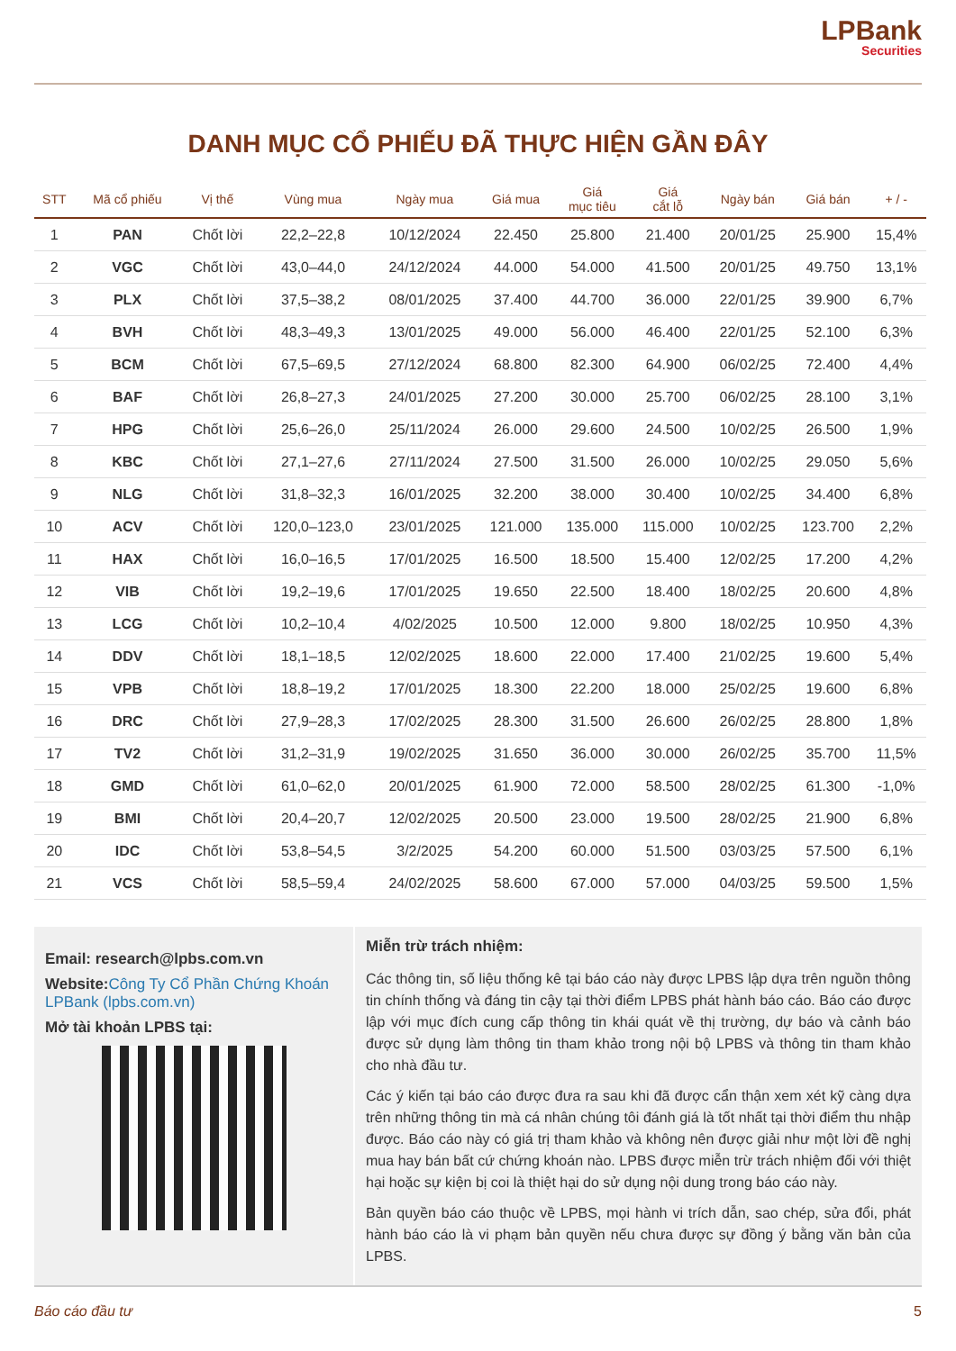LPBank Securities
DANH MỤC CỔ PHIẾU ĐÃ THỰC HIỆN GẦN ĐÂY
| STT | Mã cổ phiếu | Vị thế | Vùng mua | Ngày mua | Giá mua | Giá mục tiêu | Giá cắt lỗ | Ngày bán | Giá bán | + / - |
| --- | --- | --- | --- | --- | --- | --- | --- | --- | --- | --- |
| 1 | PAN | Chốt lời | 22,2–22,8 | 10/12/2024 | 22.450 | 25.800 | 21.400 | 20/01/25 | 25.900 | 15,4% |
| 2 | VGC | Chốt lời | 43,0–44,0 | 24/12/2024 | 44.000 | 54.000 | 41.500 | 20/01/25 | 49.750 | 13,1% |
| 3 | PLX | Chốt lời | 37,5–38,2 | 08/01/2025 | 37.400 | 44.700 | 36.000 | 22/01/25 | 39.900 | 6,7% |
| 4 | BVH | Chốt lời | 48,3–49,3 | 13/01/2025 | 49.000 | 56.000 | 46.400 | 22/01/25 | 52.100 | 6,3% |
| 5 | BCM | Chốt lời | 67,5–69,5 | 27/12/2024 | 68.800 | 82.300 | 64.900 | 06/02/25 | 72.400 | 4,4% |
| 6 | BAF | Chốt lời | 26,8–27,3 | 24/01/2025 | 27.200 | 30.000 | 25.700 | 06/02/25 | 28.100 | 3,1% |
| 7 | HPG | Chốt lời | 25,6–26,0 | 25/11/2024 | 26.000 | 29.600 | 24.500 | 10/02/25 | 26.500 | 1,9% |
| 8 | KBC | Chốt lời | 27,1–27,6 | 27/11/2024 | 27.500 | 31.500 | 26.000 | 10/02/25 | 29.050 | 5,6% |
| 9 | NLG | Chốt lời | 31,8–32,3 | 16/01/2025 | 32.200 | 38.000 | 30.400 | 10/02/25 | 34.400 | 6,8% |
| 10 | ACV | Chốt lời | 120,0–123,0 | 23/01/2025 | 121.000 | 135.000 | 115.000 | 10/02/25 | 123.700 | 2,2% |
| 11 | HAX | Chốt lời | 16,0–16,5 | 17/01/2025 | 16.500 | 18.500 | 15.400 | 12/02/25 | 17.200 | 4,2% |
| 12 | VIB | Chốt lời | 19,2–19,6 | 17/01/2025 | 19.650 | 22.500 | 18.400 | 18/02/25 | 20.600 | 4,8% |
| 13 | LCG | Chốt lời | 10,2–10,4 | 4/02/2025 | 10.500 | 12.000 | 9.800 | 18/02/25 | 10.950 | 4,3% |
| 14 | DDV | Chốt lời | 18,1–18,5 | 12/02/2025 | 18.600 | 22.000 | 17.400 | 21/02/25 | 19.600 | 5,4% |
| 15 | VPB | Chốt lời | 18,8–19,2 | 17/01/2025 | 18.300 | 22.200 | 18.000 | 25/02/25 | 19.600 | 6,8% |
| 16 | DRC | Chốt lời | 27,9–28,3 | 17/02/2025 | 28.300 | 31.500 | 26.600 | 26/02/25 | 28.800 | 1,8% |
| 17 | TV2 | Chốt lời | 31,2–31,9 | 19/02/2025 | 31.650 | 36.000 | 30.000 | 26/02/25 | 35.700 | 11,5% |
| 18 | GMD | Chốt lời | 61,0–62,0 | 20/01/2025 | 61.900 | 72.000 | 58.500 | 28/02/25 | 61.300 | -1,0% |
| 19 | BMI | Chốt lời | 20,4–20,7 | 12/02/2025 | 20.500 | 23.000 | 19.500 | 28/02/25 | 21.900 | 6,8% |
| 20 | IDC | Chốt lời | 53,8–54,5 | 3/2/2025 | 54.200 | 60.000 | 51.500 | 03/03/25 | 57.500 | 6,1% |
| 21 | VCS | Chốt lời | 58,5–59,4 | 24/02/2025 | 58.600 | 67.000 | 57.000 | 04/03/25 | 59.500 | 1,5% |
Email: research@lpbs.com.vn
Website:Công Ty Cổ Phần Chứng Khoán LPBank (lpbs.com.vn)
Mở tài khoản LPBS tại:
Miễn trừ trách nhiệm:
Các thông tin, số liệu thống kê tại báo cáo này được LPBS lập dựa trên nguồn thông tin chính thống và đáng tin cậy tại thời điểm LPBS phát hành báo cáo. Báo cáo được lập với mục đích cung cấp thông tin khái quát về thị trường, dự báo và cảnh báo được sử dụng làm thông tin tham khảo trong nội bộ LPBS và thông tin tham khảo cho nhà đầu tư.
Các ý kiến tại báo cáo được đưa ra sau khi đã được cẩn thận xem xét kỹ càng dựa trên những thông tin mà cá nhân chúng tôi đánh giá là tốt nhất tại thời điểm thu nhập được. Báo cáo này có giá trị tham khảo và không nên được giải như một lời đề nghị mua hay bán bất cứ chứng khoán nào. LPBS được miễn trừ trách nhiệm đối với thiệt hại hoặc sự kiện bị coi là thiệt hại do sử dụng nội dung trong báo cáo này.
Bản quyền báo cáo thuộc về LPBS, mọi hành vi trích dẫn, sao chép, sửa đổi, phát hành báo cáo là vi phạm bản quyền nếu chưa được sự đồng ý bằng văn bản của LPBS.
Báo cáo đầu tư 5